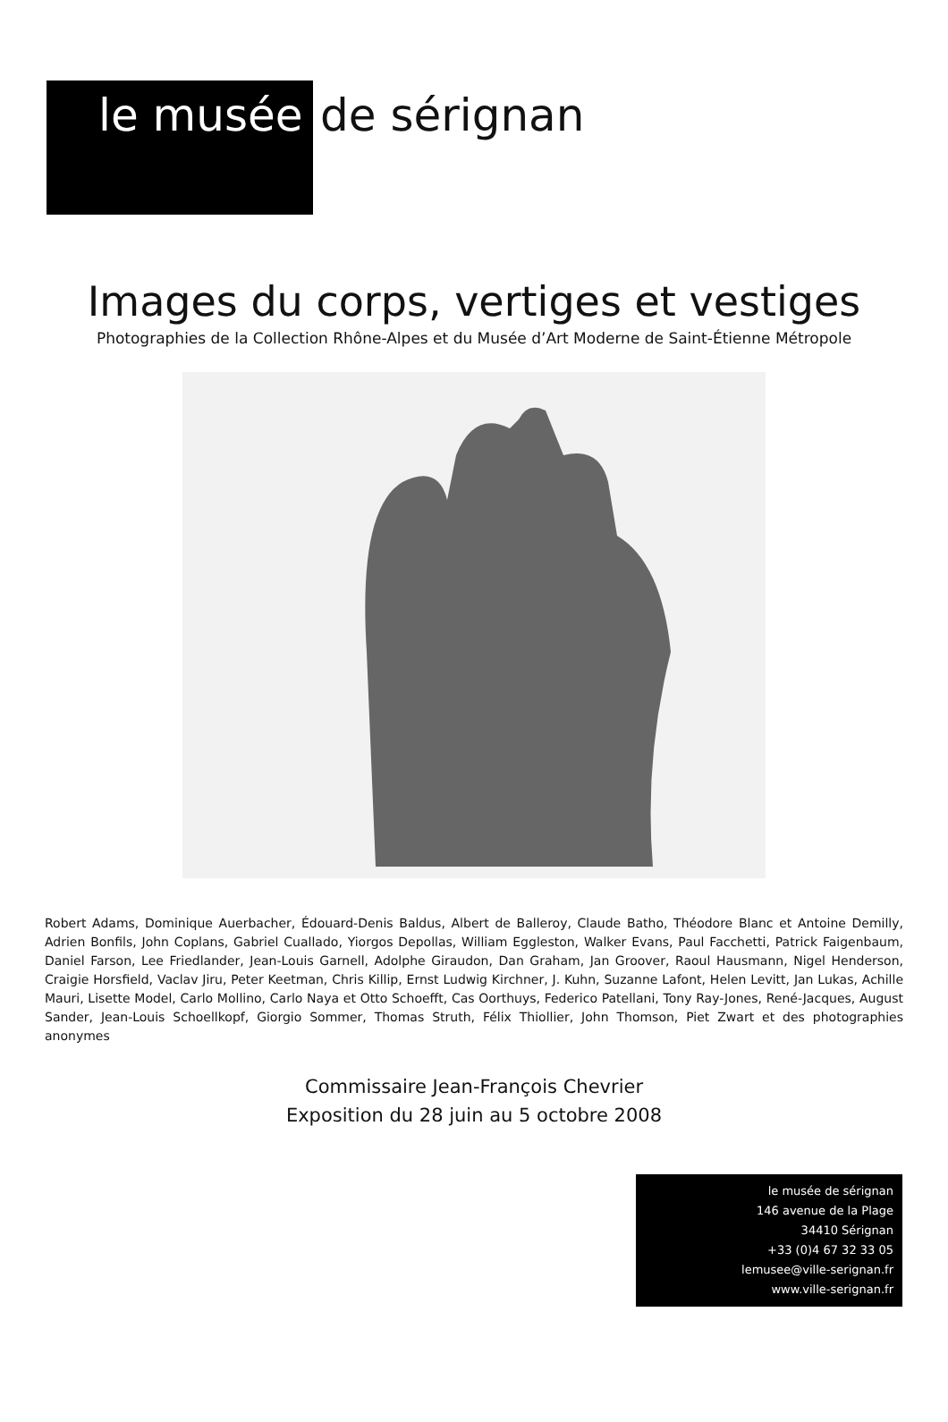le musée de sérignan
Images du corps, vertiges et vestiges
Photographies de la Collection Rhône-Alpes et du Musée d’Art Moderne de Saint-Étienne Métropole
Robert Adams, Dominique Auerbacher, Édouard-Denis Baldus, Albert de Balleroy, Claude Batho, Théodore Blanc et Antoine Demilly, Adrien Bonfils, John Coplans, Gabriel Cuallado, Yiorgos Depollas, William Eggleston, Walker Evans, Paul Facchetti, Patrick Faigenbaum, Daniel Farson, Lee Friedlander, Jean-Louis Garnell, Adolphe Giraudon, Dan Graham, Jan Groover, Raoul Hausmann, Nigel Henderson, Craigie Horsfield, Vaclav Jiru, Peter Keetman, Chris Killip, Ernst Ludwig Kirchner, J. Kuhn, Suzanne Lafont, Helen Levitt, Jan Lukas, Achille Mauri, Lisette Model, Carlo Mollino, Carlo Naya et Otto Schoefft, Cas Oorthuys, Federico Patellani, Tony Ray-Jones, René-Jacques, August Sander, Jean-Louis Schoellkopf, Giorgio Sommer, Thomas Struth, Félix Thiollier, John Thomson, Piet Zwart et des photographies anonymes
Commissaire Jean-François Chevrier
Exposition du 28 juin au 5 octobre 2008
le musée de sérignan
146 avenue de la Plage
34410 Sérignan
+33 (0)4 67 32 33 05
lemusee@ville-serignan.fr
www.ville-serignan.fr